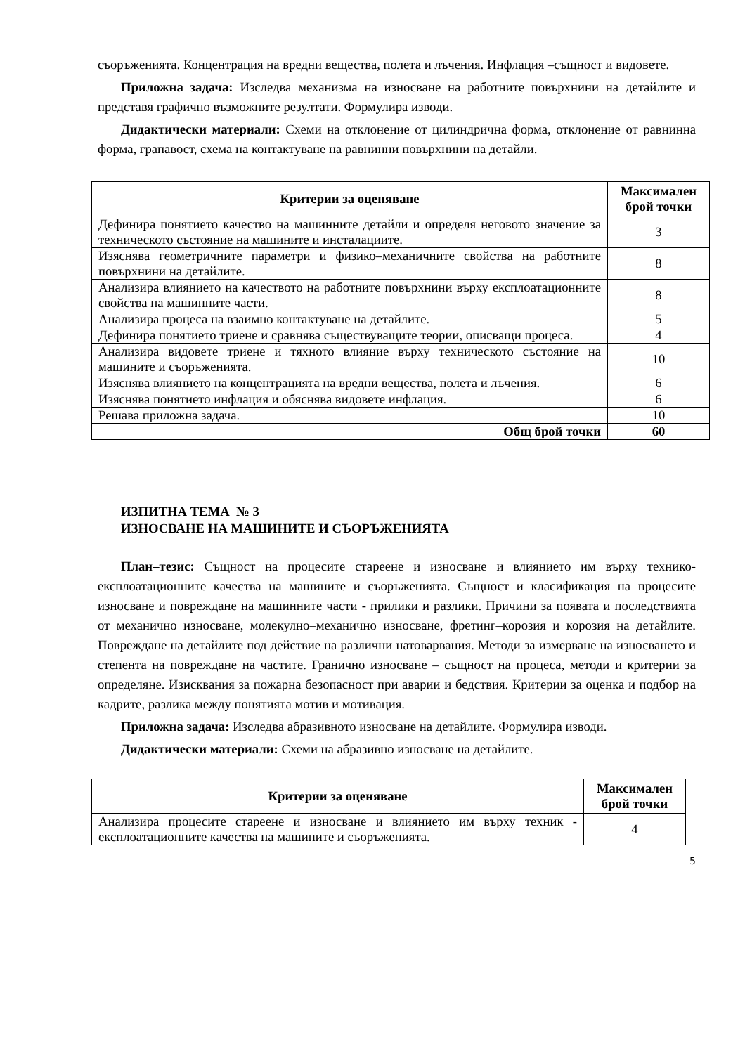съоръженията. Концентрация на вредни вещества, полета и лъчения. Инфлация –същност и видовете.
Приложна задача: Изследва механизма на износване на работните повърхнини на детайлите и представя графично възможните резултати. Формулира изводи.
Дидактически материали: Схеми на отклонение от цилиндрична форма, отклонение от равнинна форма, грапавост, схема на контактуване на равнинни повърхнини на детайли.
| Критерии за оценяване | Максимален брой точки |
| --- | --- |
| Дефинира понятието качество на машинните детайли и определя неговото значение за техническото състояние на машините и инсталациите. | 3 |
| Изяснява геометричните параметри и физико–механичните свойства на работните повърхнини на детайлите. | 8 |
| Анализира влиянието на качеството на работните повърхнини върху експлоатационните свойства на машинните части. | 8 |
| Анализира процеса на взаимно контактуване на детайлите. | 5 |
| Дефинира понятието триене и сравнява съществуващите теории, описващи процеса. | 4 |
| Анализира видовете триене и тяхното влияние върху техническото състояние на машините и съоръженията. | 10 |
| Изяснява влиянието на концентрацията на вредни вещества, полета и лъчения. | 6 |
| Изяснява понятието инфлация и обяснява видовете инфлация. | 6 |
| Решава приложна задача. | 10 |
| Общ брой точки | 60 |
ИЗПИТНА ТЕМА № 3
ИЗНОСВАНЕ НА МАШИНИТЕ И СЪОРЪЖЕНИЯТА
План–тезис: Същност на процесите стареене и износване и влиянието им върху технико-експлоатационните качества на машините и съоръженията. Същност и класификация на процесите износване и повреждане на машинните части - прилики и разлики. Причини за появата и последствията от механично износване, молекулно–механично износване, фретинг–корозия и корозия на детайлите. Повреждане на детайлите под действие на различни натоварвания. Методи за измерване на износването и степента на повреждане на частите. Гранично износване – същност на процеса, методи и критерии за определяне. Изисквания за пожарна безопасност при аварии и бедствия. Критерии за оценка и подбор на кадрите, разлика между понятията мотив и мотивация.
Приложна задача: Изследва абразивното износване на детайлите. Формулира изводи.
Дидактически материали: Схеми на абразивно износване на детайлите.
| Критерии за оценяване | Максимален брой точки |
| --- | --- |
| Анализира процесите стареене и износване и влиянието им върху техник - експлоатационните качества на машините и съоръженията. | 4 |
5